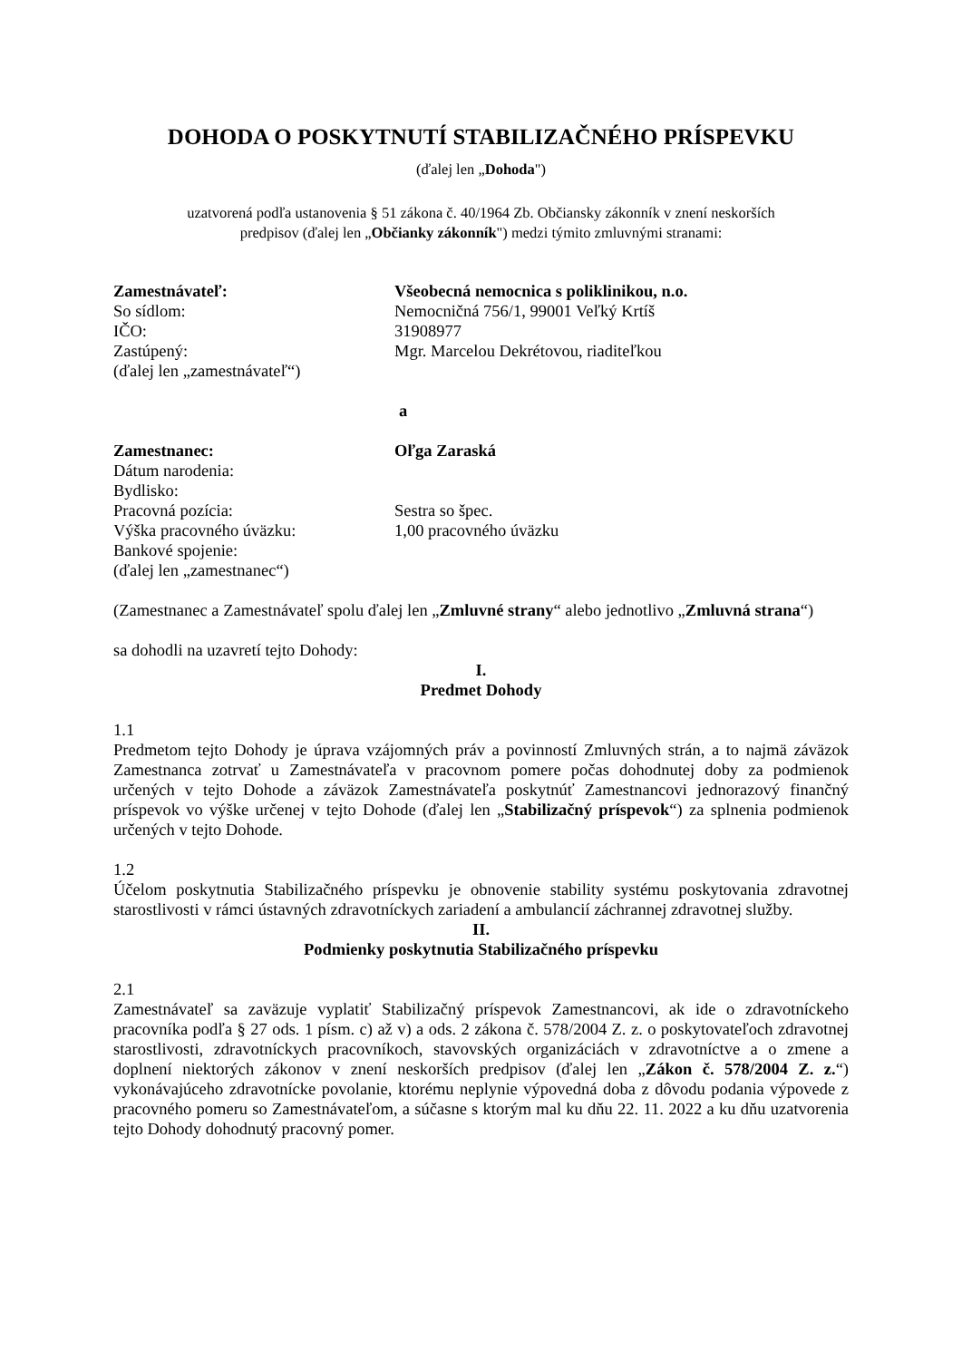DOHODA O POSKYTNUTÍ STABILIZAČNÉHO PRÍSPEVKU
(ďalej len „Dohoda")
uzatvorená podľa ustanovenia § 51 zákona č. 40/1964 Zb. Občiansky zákonník v znení neskorších
predpisov (ďalej len „Občianky zákonník") medzi týmito zmluvnými stranami:
Zamestnávateľ: Všeobecná nemocnica s poliklinikou, n.o.
So sídlom: Nemocničná 756/1, 99001 Veľký Krtíš
IČO: 31908977
Zastúpený: Mgr. Marcelou Dekrétovou, riaditeľkou
(ďalej len „zamestnávateľ“)
a
Zamestnanec: Oľga Zaraská
Dátum narodenia:
Bydlisko:
Pracovná pozícia: Sestra so špec.
Výška pracovného úväzku: 1,00 pracovného úväzku
Bankové spojenie:
(ďalej len „zamestnanec“)
(Zamestnanec a Zamestnávateľ spolu ďalej len „Zmluvné strany“ alebo jednotlivo „Zmluvná strana“)
sa dohodli na uzavretí tejto Dohody:
I.
Predmet Dohody
1.1
Predmetom tejto Dohody je úprava vzájomných práv a povinností Zmluvných strán, a to najmä záväzok Zamestnanca zotrvať u Zamestnávateľa v pracovnom pomere počas dohodnutej doby za podmienok určených v tejto Dohode a záväzok Zamestnávateľa poskytnúť Zamestnancovi jednorazový finančný príspevok vo výške určenej v tejto Dohode (ďalej len „Stabilizačný príspevok“) za splnenia podmienok určených v tejto Dohode.
1.2
Účelom poskytnutia Stabilizačného príspevku je obnovenie stability systému poskytovania zdravotnej starostlivosti v rámci ústavných zdravotníckych zariadení a ambulancií záchrannej zdravotnej služby.
II.
Podmienky poskytnutia Stabilizačného príspevku
2.1
Zamestnávateľ sa zaväzuje vyplatiť Stabilizačný príspevok Zamestnancovi, ak ide o zdravotníckeho pracovníka podľa § 27 ods. 1 písm. c) až v) a ods. 2 zákona č. 578/2004 Z. z. o poskytovateľoch zdravotnej starostlivosti, zdravotníckych pracovníkoch, stavovských organizáciách v zdravotníctve a o zmene a doplnení niektorých zákonov v znení neskorších predpisov (ďalej len „Zákon č. 578/2004 Z. z.“) vykonávajúceho zdravotnícke povolanie, ktorému neplynie výpovedná doba z dôvodu podania výpovede z pracovného pomeru so Zamestnávateľom, a súčasne s ktorým mal ku dňu 22. 11. 2022 a ku dňu uzatvorenia tejto Dohody dohodnutý pracovný pomer.